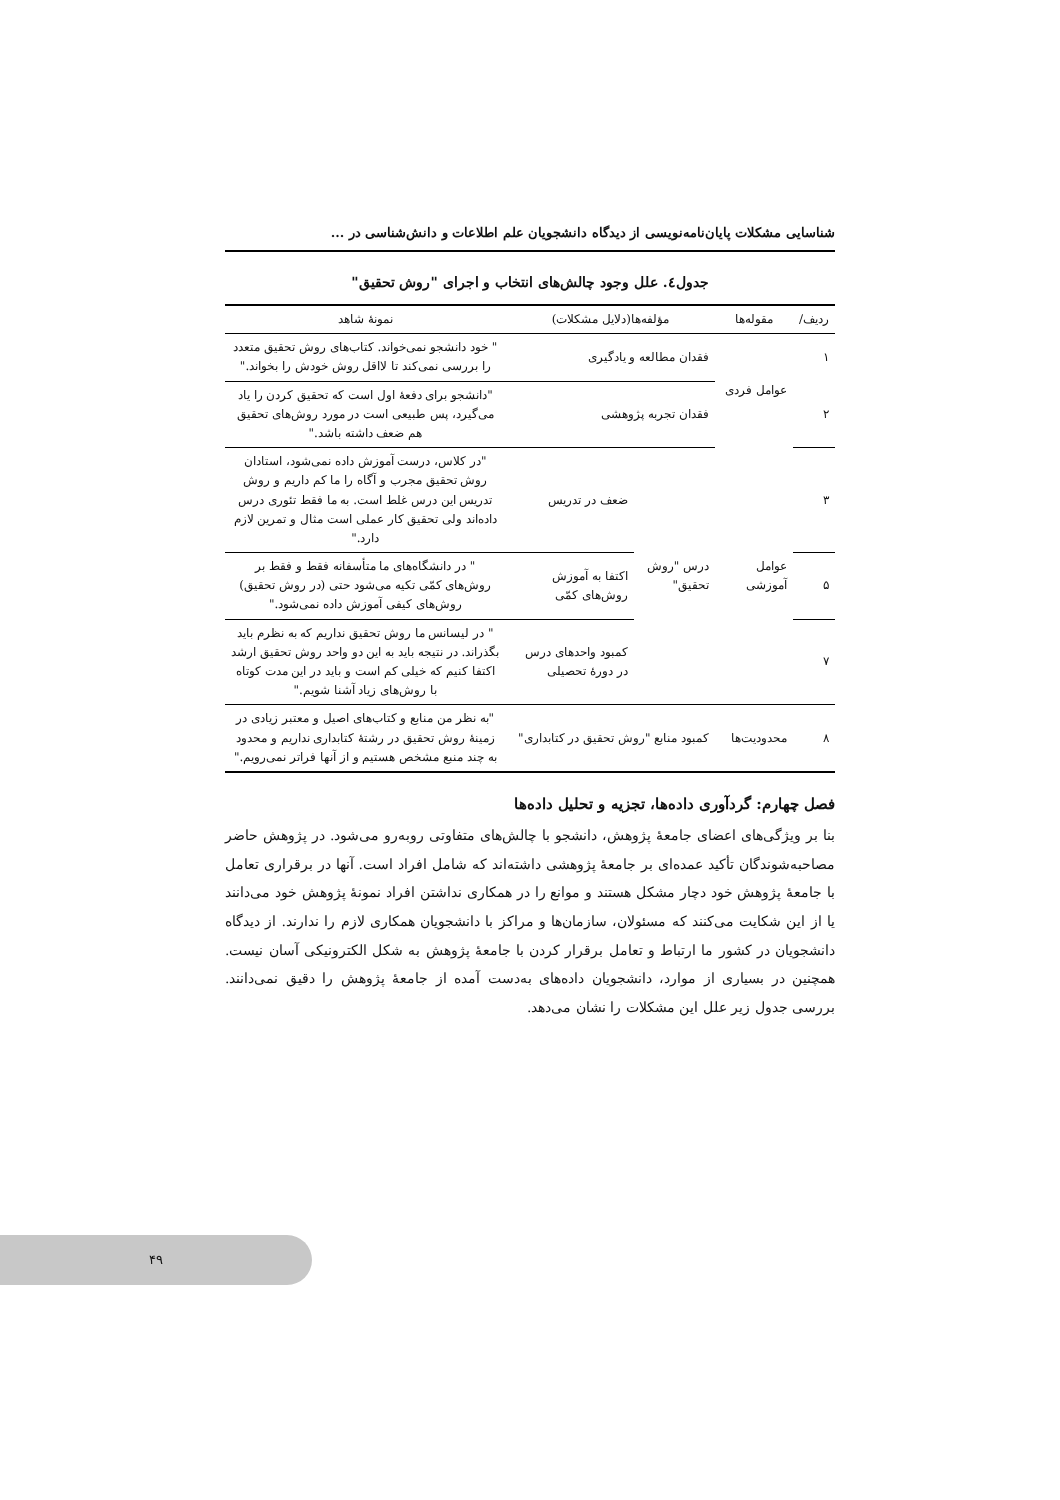شناسایی مشکلات پایان‌نامه‌نویسی از دیدگاه دانشجویان علم اطلاعات و دانش‌شناسی در ...
جدول٤. علل وجود چالش‌های انتخاب و اجرای "روش تحقیق"
| ردیف/ | مقوله‌ها | مؤلفه‌ها(دلایل مشکلات) | | نمونهٔ شاهد |
| --- | --- | --- | --- | --- |
| ١ | عوامل فردی | فقدان مطالعه و یادگیری | | " خود دانشجو نمی‌خواند. کتاب‌های روش تحقیق متعدد را بررسی نمی‌کند تا لااقل روش خودش را بخواند." |
| ٢ | | فقدان تجربه پژوهشی | | "دانشجو برای دفعهٔ اول است که تحقیق کردن را یاد می‌گیرد، پس طبیعی است در مورد روش‌های تحقیق هم ضعف داشته باشد." |
| ٣ | عوامل آموزشی | درس "روش تحقیق" | ضعف در تدریس | "در کلاس، درست آموزش داده نمی‌شود، استادان روش تحقیق مجرب و آگاه را ما کم داریم و روش تدریس این درس غلط است. به ما فقط تئوری درس داده‌اند ولی تحقیق کار عملی است مثال و تمرین لازم دارد." |
| ۵ | | | اکتفا به آموزش روش‌های کمّی | " در دانشگاه‌های ما متأسفانه فقط و فقط بر روش‌های کمّی تکیه می‌شود حتی (در روش تحقیق) روش‌های کیفی آموزش داده نمی‌شود." |
| ٧ | | | کمبود واحدهای درس در دورهٔ تحصیلی | " در لیسانس ما روش تحقیق نداریم که به نظرم باید بگذراند. در نتیجه باید به این دو واحد روش تحقیق ارشد اکتفا کنیم که خیلی کم است و باید در این مدت کوتاه با روش‌های زیاد آشنا شویم." |
| ٨ | محدودیت‌ها | کمبود منابع "روش تحقیق در کتابداری" | | "به نظر من منابع و کتاب‌های اصیل و معتبر زیادی در زمینهٔ روش تحقیق در رشتهٔ کتابداری نداریم و محدود به چند منبع مشخص هستیم و از آنها فراتر نمی‌رویم." |
فصل چهارم: گردآوری داده‌ها، تجزیه و تحلیل داده‌ها
بنا بر ویژگی‌های اعضای جامعهٔ پژوهش، دانشجو با چالش‌های متفاوتی روبه‌رو می‌شود. در پژوهش حاضر مصاحبه‌شوندگان تأکید عمده‌ای بر جامعهٔ پژوهشی داشته‌اند که شامل افراد است. آنها در برقراری تعامل با جامعهٔ پژوهش خود دچار مشکل هستند و موانع را در همکاری نداشتن افراد نمونهٔ پژوهش خود می‌دانند یا از این شکایت می‌کنند که مسئولان، سازمان‌ها و مراکز با دانشجویان همکاری لازم را ندارند. از دیدگاه دانشجویان در کشور ما ارتباط و تعامل برقرار کردن با جامعهٔ پژوهش به شکل الکترونیکی آسان نیست. همچنین در بسیاری از موارد، دانشجویان داده‌های به‌دست آمده از جامعهٔ پژوهش را دقیق نمی‌دانند. بررسی جدول زیر علل این مشکلات را نشان می‌دهد.
۴۹